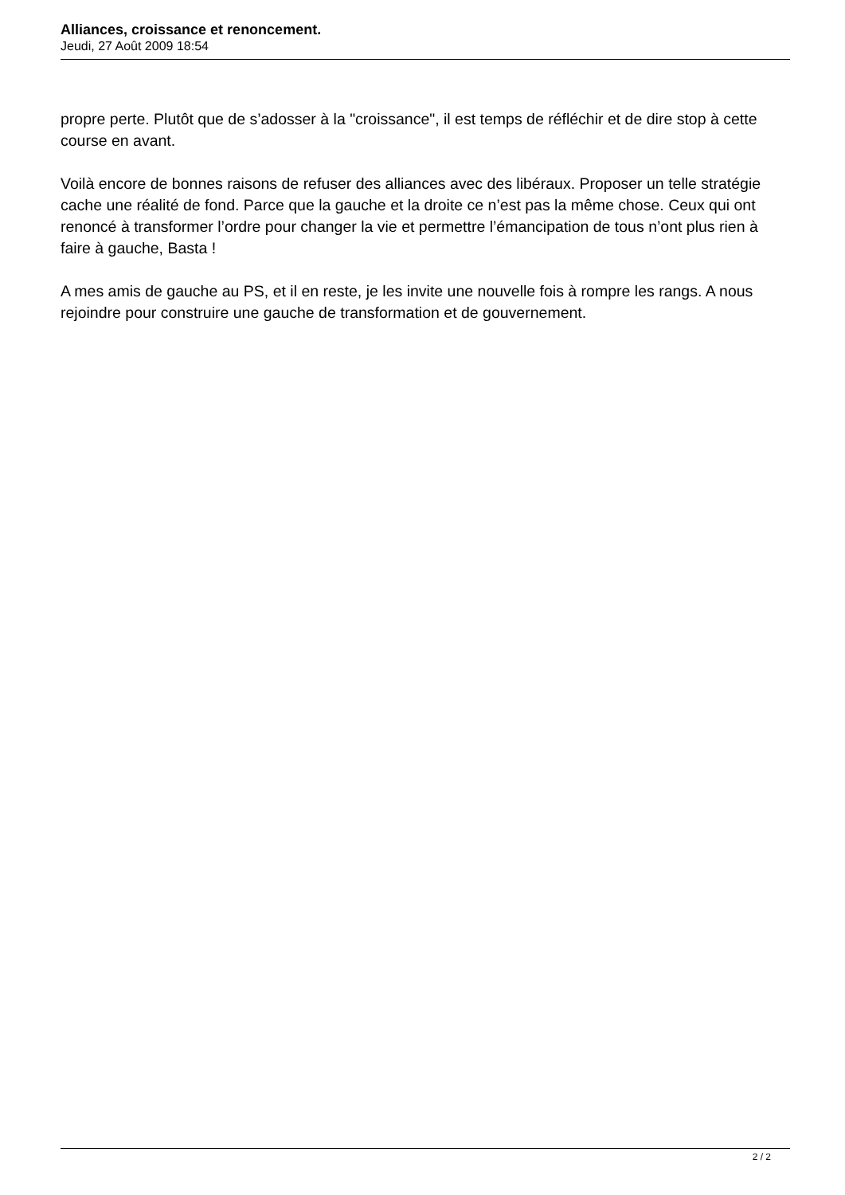Alliances, croissance et renoncement.
Jeudi, 27 Août 2009 18:54
propre perte. Plutôt que de s’adosser à la "croissance", il est temps de réfléchir et de dire stop à cette course en avant.
Voilà encore de bonnes raisons de refuser des alliances avec des libéraux. Proposer un telle stratégie cache une réalité de fond. Parce que la gauche et la droite ce n’est pas la même chose. Ceux qui ont renoncé à transformer l’ordre pour changer la vie et permettre l’émancipation de tous n’ont plus rien à faire à gauche, Basta !
A mes amis de gauche au PS, et il en reste, je les invite une nouvelle fois à rompre les rangs. A nous rejoindre pour construire une gauche de transformation et de gouvernement.
2 / 2